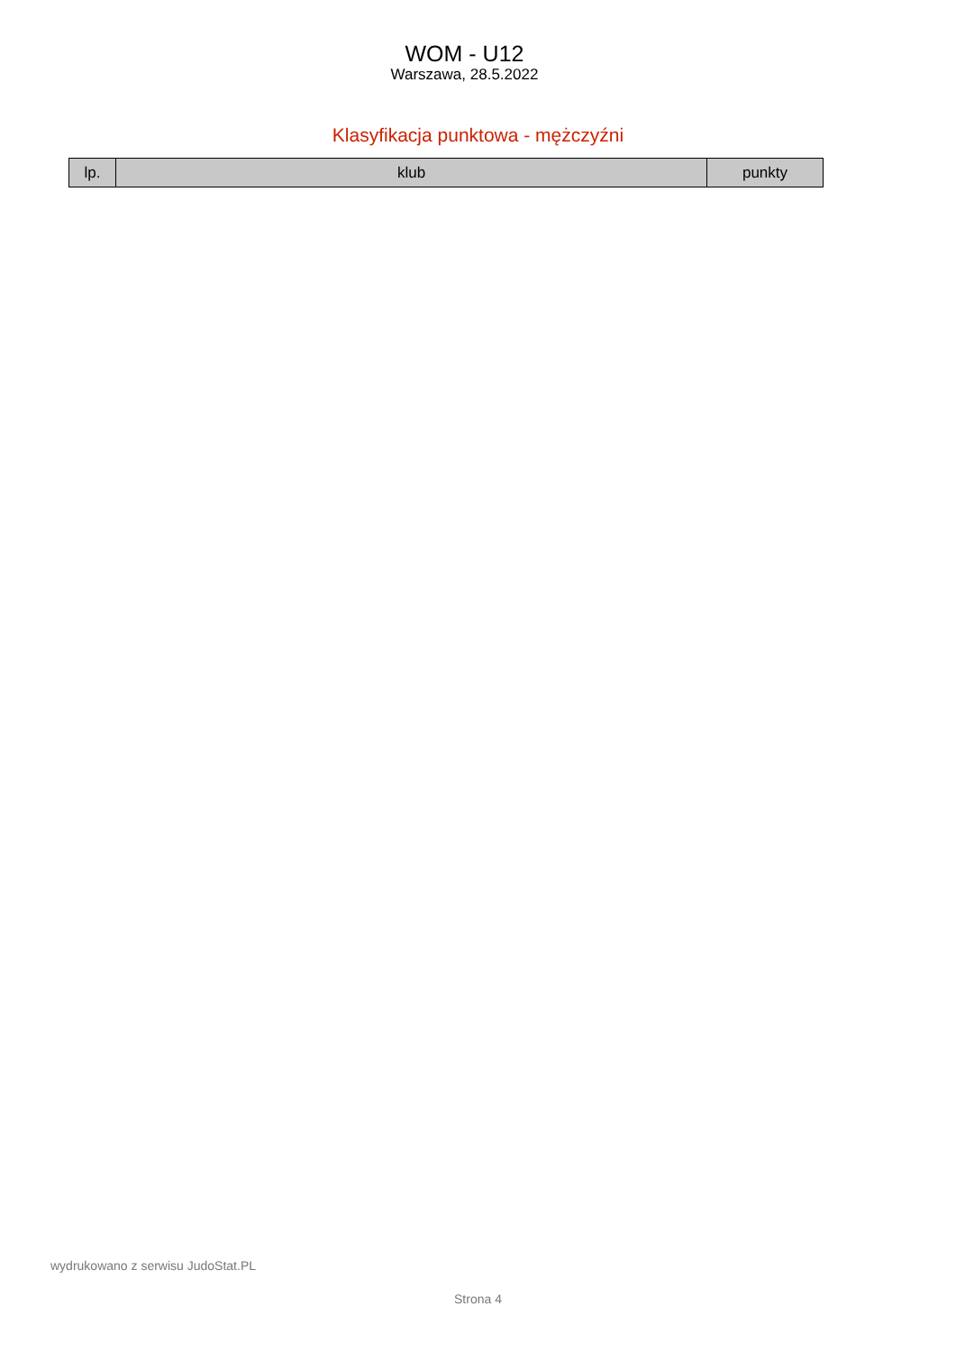WOM - U12
Warszawa, 28.5.2022
Klasyfikacja punktowa - mężczyźni
| lp. | klub | punkty |
| --- | --- | --- |
wydrukowano z serwisu JudoStat.PL
Strona 4